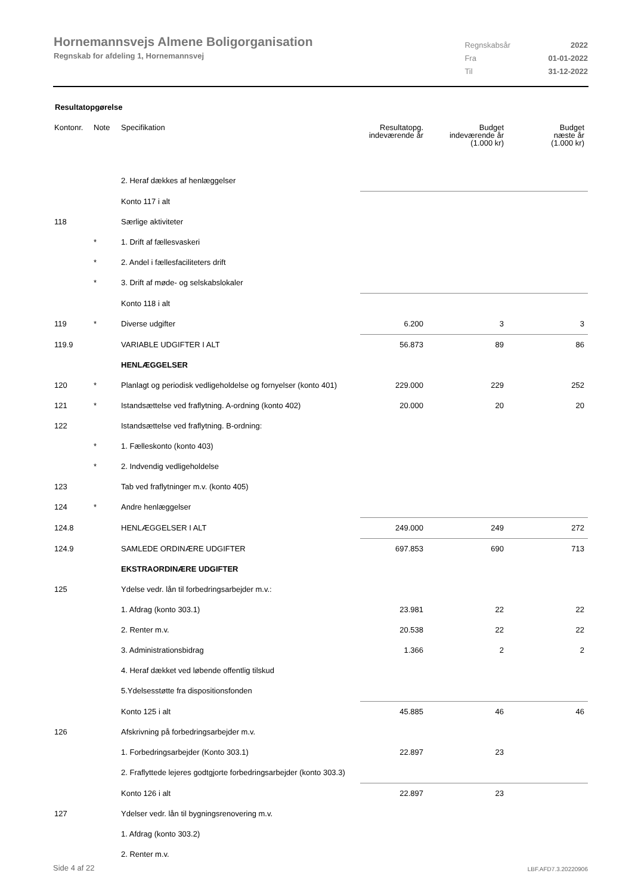Hornemannsvejs Almene Boligorganisation
Regnskab for afdeling 1, Hornemannsvej
| Regnskabsår | 2022 |
| Fra | 01-01-2022 |
| Til | 31-12-2022 |
Resultatopgørelse
| Kontonr. | Note | Specifikation | Resultatopg. indeværende år | Budget indeværende år (1.000 kr) | Budget næste år (1.000 kr) |
| --- | --- | --- | --- | --- | --- |
| | | 2. Heraf dækkes af henlæggelser | | | |
| | | Konto 117 i alt | | | |
| 118 | | Særlige aktiviteter | | | |
| | * | 1. Drift af fællesvaskeri | | | |
| | * | 2. Andel i fællesfaciliteters drift | | | |
| | * | 3. Drift af møde- og selskabslokaler | | | |
| | | Konto 118 i alt | | | |
| 119 | * | Diverse udgifter | 6.200 | 3 | 3 |
| 119.9 | | VARIABLE UDGIFTER I ALT | 56.873 | 89 | 86 |
| | | HENLÆGGELSER | | | |
| 120 | * | Planlagt og periodisk vedligeholdelse og fornyelser (konto 401) | 229.000 | 229 | 252 |
| 121 | * | Istandsættelse ved fraflytning. A-ordning (konto 402) | 20.000 | 20 | 20 |
| 122 | | Istandsættelse ved fraflytning. B-ordning: | | | |
| | * | 1. Fælleskonto (konto 403) | | | |
| | * | 2. Indvendig vedligeholdelse | | | |
| 123 | | Tab ved fraflytninger m.v. (konto 405) | | | |
| 124 | * | Andre henlæggelser | | | |
| 124.8 | | HENLÆGGELSER I ALT | 249.000 | 249 | 272 |
| 124.9 | | SAMLEDE ORDINÆRE UDGIFTER | 697.853 | 690 | 713 |
| | | EKSTRAORDINÆRE UDGIFTER | | | |
| 125 | | Ydelse vedr. lån til forbedringsarbejder m.v.: | | | |
| | | 1. Afdrag (konto 303.1) | 23.981 | 22 | 22 |
| | | 2. Renter m.v. | 20.538 | 22 | 22 |
| | | 3. Administrationsbidrag | 1.366 | 2 | 2 |
| | | 4. Heraf dækket ved løbende offentlig tilskud | | | |
| | | 5.Ydelsesstøtte fra dispositionsfonden | | | |
| | | Konto 125 i alt | 45.885 | 46 | 46 |
| 126 | | Afskrivning på forbedringsarbejder m.v. | | | |
| | | 1. Forbedringsarbejder (Konto 303.1) | 22.897 | 23 | |
| | | 2. Fraflyttede lejeres godtgjorte forbedringsarbejder (konto 303.3) | | | |
| | | Konto 126 i alt | 22.897 | 23 | |
| 127 | | Ydelser vedr. lån til bygningsrenovering m.v. | | | |
| | | 1. Afdrag (konto 303.2) | | | |
| | | 2. Renter m.v. | | | |
Side 4 af 22 LBF.AFD7.3.20220906